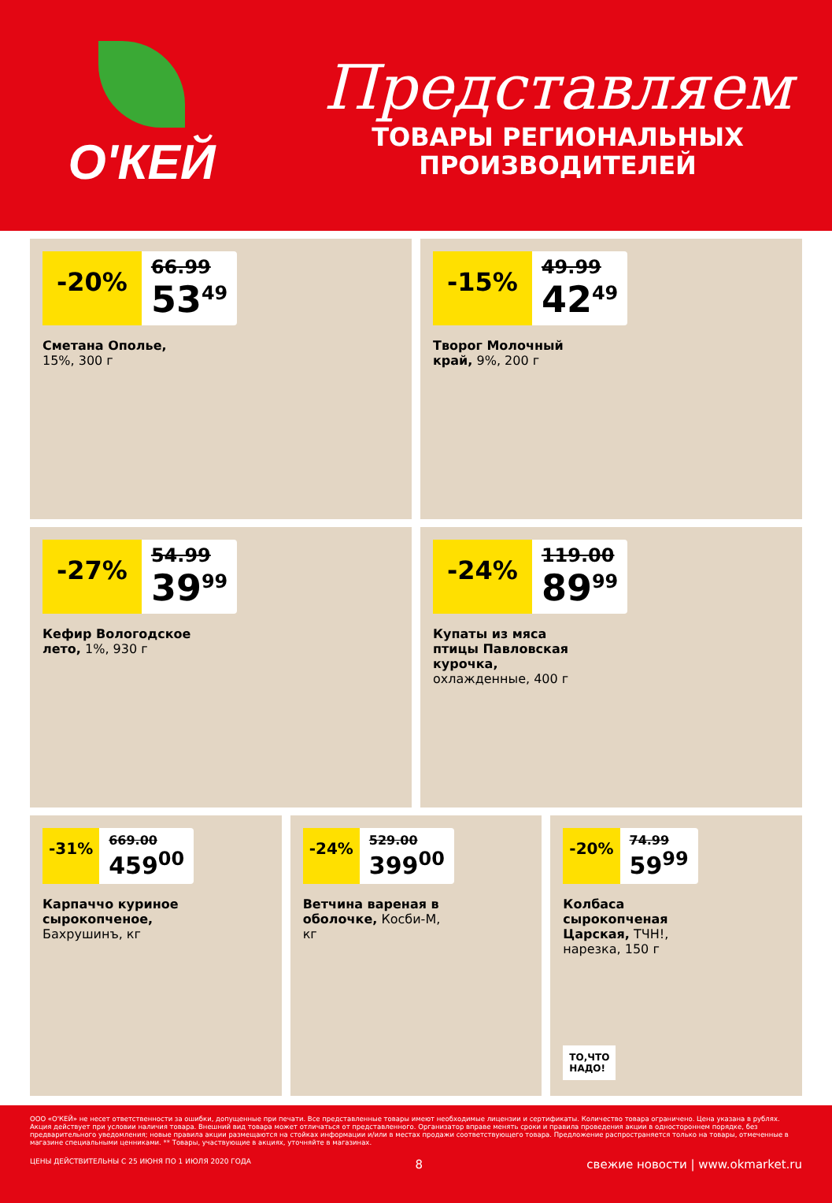О'КЕЙ
Представляем
ТОВАРЫ РЕГИОНАЛЬНЫХ
ПРОИЗВОДИТЕЛЕЙ
-20%
66.99
53<sup>49</sup>
Сметана Ополье, 15%, 300 г
-15%
49.99
42<sup>49</sup>
Творог Молочный край, 9%, 200 г
-27%
54.99
39<sup>99</sup>
Кефир Вологодское лето, 1%, 930 г
-24%
119.00
89<sup>99</sup>
Купаты из мяса птицы Павловская курочка, охлажденные, 400 г
-31%
669.00
459<sup>00</sup>
Карпаччо куриное сырокопченое, Бахрушинъ, кг
-24%
529.00
399<sup>00</sup>
Ветчина вареная в оболочке, Косби-М, кг
-20%
74.99
59<sup>99</sup>
Колбаса сырокопченая Царская, ТЧН!, нарезка, 150 г
ТО,ЧТО
НАДО!
ООО «О'КЕЙ» не несет ответственности за ошибки, допущенные при печати. Все представленные товары имеют необходимые лицензии и сертификаты. Количество товара ограничено. Цена указана в рублях. Акция действует при условии наличия товара. Внешний вид товара может отличаться от представленного. Организатор вправе менять сроки и правила проведения акции в одностороннем порядке, без предварительного уведомления; новые правила акции размещаются на стойках информации и/или в местах продажи соответствующего товара. Предложение распространяется только на товары, отмеченные в магазине специальными ценниками. ** Товары, участвующие в акциях, уточняйте в магазинах.
ЦЕНЫ ДЕЙСТВИТЕЛЬНЫ С 25 ИЮНЯ ПО 1 ИЮЛЯ 2020 ГОДА 8 свежие новости | www.okmarket.ru